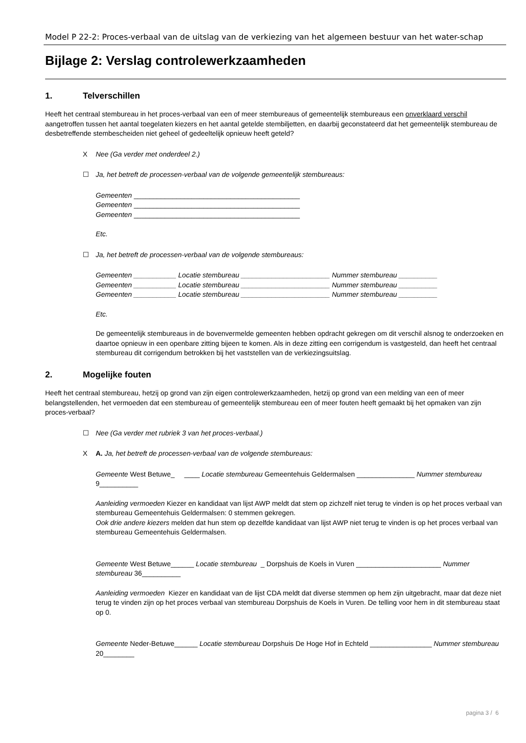Model P 22-2: Proces-verbaal van de uitslag van de verkiezing van het algemeen bestuur van het water-schap
Bijlage 2: Verslag controlewerkzaamheden
1. Telverschillen
Heeft het centraal stembureau in het proces-verbaal van een of meer stembureaus of gemeentelijk stembureaus een onverklaard verschil aangetroffen tussen het aantal toegelaten kiezers en het aantal getelde stembiljetten, en daarbij geconstateerd dat het gemeentelijk stembureau de desbetreffende stembescheiden niet geheel of gedeeltelijk opnieuw heeft geteld?
X Nee (Ga verder met onderdeel 2.)
☐ Ja, het betreft de processen-verbaal van de volgende gemeentelijk stembureaus:
Gemeenten ___________________________________________
Gemeenten ___________________________________________
Gemeenten ___________________________________________
Etc.
☐ Ja, het betreft de processen-verbaal van de volgende stembureaus:
Gemeenten ___________ Locatie stembureau _______________________ Nummer stembureau __________
Gemeenten ___________ Locatie stembureau _______________________ Nummer stembureau __________
Gemeenten ___________ Locatie stembureau _______________________ Nummer stembureau __________
Etc.
De gemeentelijk stembureaus in de bovenvermelde gemeenten hebben opdracht gekregen om dit verschil alsnog te onderzoeken en daartoe opnieuw in een openbare zitting bijeen te komen. Als in deze zitting een corrigendum is vastgesteld, dan heeft het centraal stembureau dit corrigendum betrokken bij het vaststellen van de verkiezingsuitslag.
2. Mogelijke fouten
Heeft het centraal stembureau, hetzij op grond van zijn eigen controlewerkzaamheden, hetzij op grond van een melding van een of meer belangstellenden, het vermoeden dat een stembureau of gemeentelijk stembureau een of meer fouten heeft gemaakt bij het opmaken van zijn proces-verbaal?
☐ Nee (Ga verder met rubriek 3 van het proces-verbaal.)
X A. Ja, het betreft de processen-verbaal van de volgende stembureaus:
Gemeente West Betuwe_ ____ Locatie stembureau Gemeentehuis Geldermalsen _______________ Nummer stembureau 9__________
Aanleiding vermoeden Kiezer en kandidaat van lijst AWP meldt dat stem op zichzelf niet terug te vinden is op het proces verbaal van stembureau Gemeentehuis Geldermalsen: 0 stemmen gekregen.
Ook drie andere kiezers melden dat hun stem op dezelfde kandidaat van lijst AWP niet terug te vinden is op het proces verbaal van stembureau Gemeentehuis Geldermalsen.
Gemeente West Betuwe______ Locatie stembureau _ Dorpshuis de Koels in Vuren ______________________ Nummer stembureau 36__________
Aanleiding vermoeden Kiezer en kandidaat van de lijst CDA meldt dat diverse stemmen op hem zijn uitgebracht, maar dat deze niet terug te vinden zijn op het proces verbaal van stembureau Dorpshuis de Koels in Vuren. De telling voor hem in dit stembureau staat op 0.
Gemeente Neder-Betuwe______ Locatie stembureau Dorpshuis De Hoge Hof in Echteld ________________ Nummer stembureau 20________
pagina 3 / 6